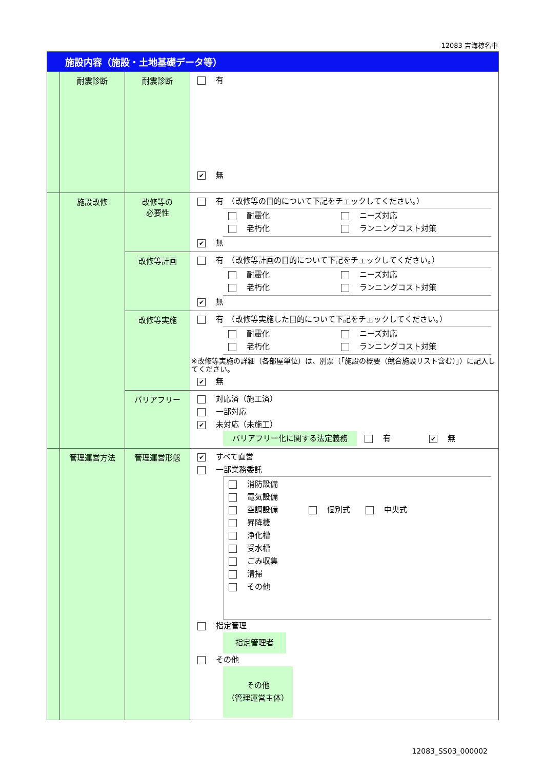12083 吉海椋名中
| 施設内容（施設・土地基礎データ等） | | | |
| | 耐震診断 | 耐震診断 | 有 ✔ 無 |
| | 施設改修 | 改修等の 必要性 | 有 （改修等の目的について下記をチェックしてください。） 耐震化 ニーズ対応 老朽化 ランニングコスト対策 ✔ 無 |
| | | 改修等計画 | 有 （改修等計画の目的について下記をチェックしてください。） 耐震化 ニーズ対応 老朽化 ランニングコスト対策 ✔ 無 |
| | | 改修等実施 | 有 （改修等実施した目的について下記をチェックしてください。） 耐震化 ニーズ対応 老朽化 ランニングコスト対策 ※改修等実施の詳細（各部屋単位）は、別票（「施設の概要（競合施設リスト含む）」）に記入してください。 ✔ 無 |
| | | バリアフリー | 対応済（施工済） 一部対応 ✔ 未対応（未施工） バリアフリー化に関する法定義務 有 ✔ 無 |
| | 管理運営方法 | 管理運営形態 | ✔ すべて直営 一部業務委託 消防設備 電気設備 空調設備 個別式 中央式 昇降機 浄化槽 受水槽 ごみ収集 清掃 その他 指定管理 指定管理者 その他 その他 （管理運営主体） |
12083_SS03_000002